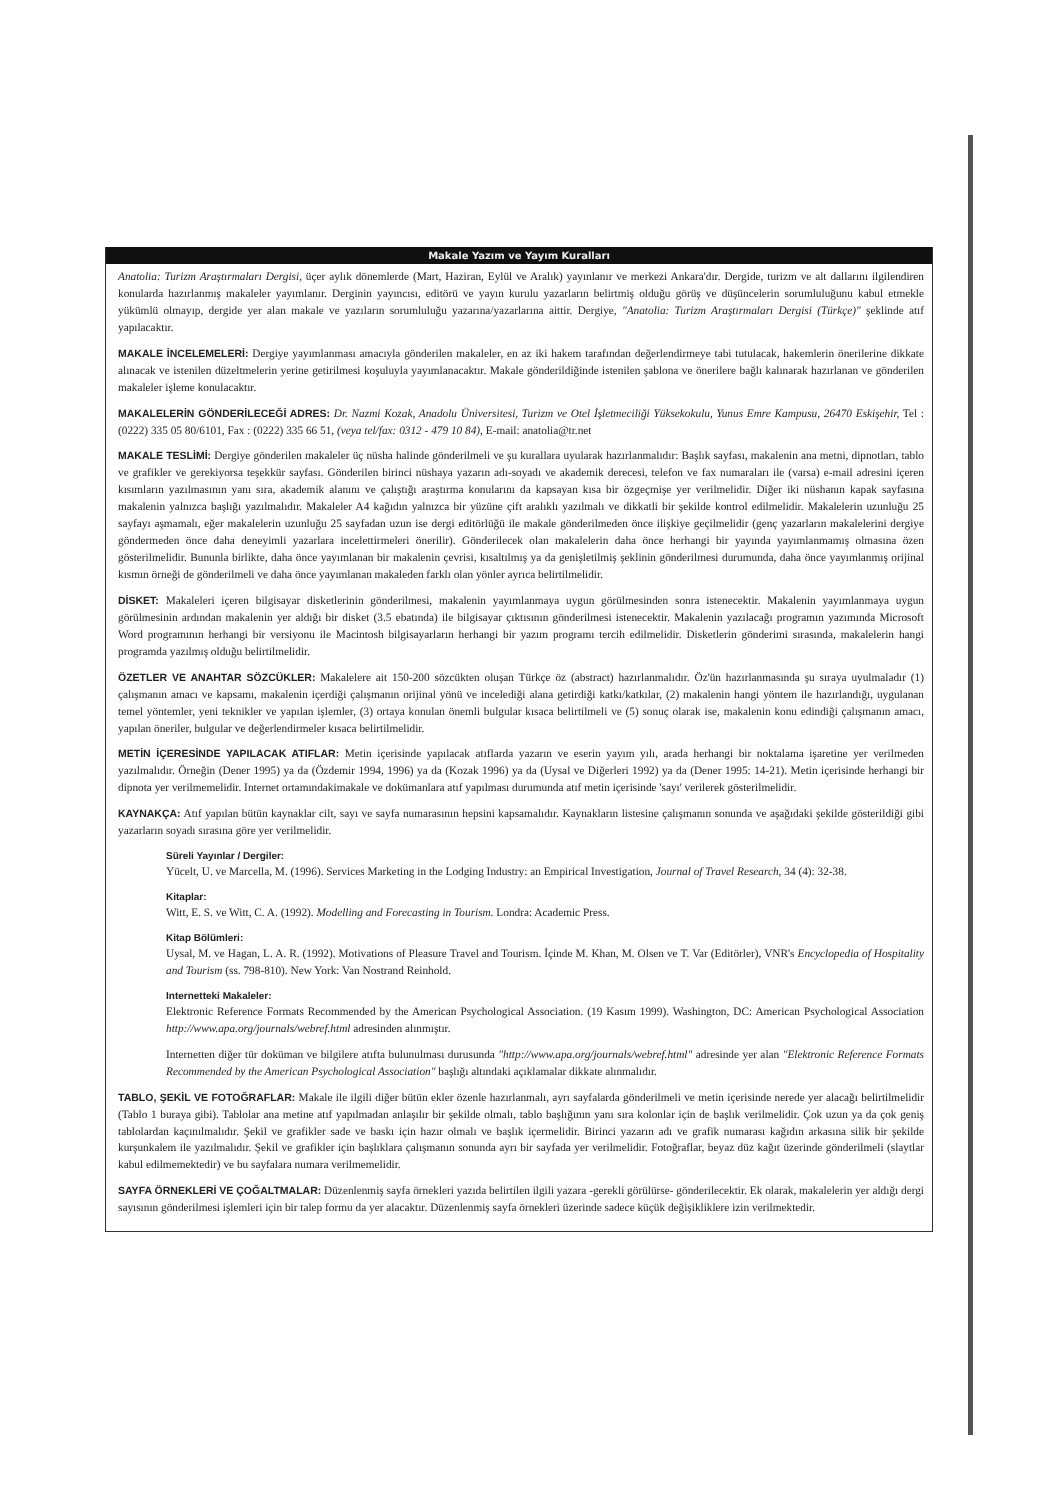Makale Yazım ve Yayım Kuralları
Anatolia: Turizm Araştırmaları Dergisi, üçer aylık dönemlerde (Mart, Haziran, Eylül ve Aralık) yayınlanır ve merkezi Ankara'dır. Dergide, turizm ve alt dallarını ilgilendiren konularda hazırlanmış makaleler yayımlanır. Derginin yayıncısı, editörü ve yayın kurulu yazarların belirtmiş olduğu görüş ve düşüncelerin sorumluluğunu kabul etmekle yükümlü olmayıp, dergide yer alan makale ve yazıların sorumluluğu yazarına/yazarlarına aittir. Dergiye, "Anatolia: Turizm Araştırmaları Dergisi (Türkçe)" şeklinde atıf yapılacaktır.
MAKALE İNCELEMELERİ: Dergiye yayımlanması amacıyla gönderilen makaleler, en az iki hakem tarafından değerlendirmeye tabi tutulacak, hakemlerin önerilerine dikkate alınacak ve istenilen düzeltmelerin yerine getirilmesi koşuluyla yayımlanacaktır. Makale gönderildiğinde istenilen şablona ve önerilere bağlı kalınarak hazırlanan ve gönderilen makaleler işleme konulacaktır.
MAKALELERİN GÖNDERİLECEĞİ ADRES: Dr. Nazmi Kozak, Anadolu Üniversitesi, Turizm ve Otel İşletmeciliği Yüksekokulu, Yunus Emre Kampusu, 26470 Eskişehir, Tel : (0222) 335 05 80/6101, Fax : (0222) 335 66 51, (veya tel/fax: 0312 - 479 10 84), E-mail: anatolia@tr.net
MAKALE TESLİMİ: Dergiye gönderilen makaleler üç nüsha halinde gönderilmeli ve şu kurallara uyularak hazırlanmalıdır: Başlık sayfası, makalenin ana metni, dipnotları, tablo ve grafikler ve gerekiyorsa teşekkür sayfası. Gönderilen birinci nüshaya yazarın adı-soyadı ve akademik derecesi, telefon ve fax numaraları ile (varsa) e-mail adresini içeren kısımların yazılmasının yanı sıra, akademik alanını ve çalıştığı araştırma konularını da kapsayan kısa bir özgeçmişe yer verilmelidir. Diğer iki nüshanın kapak sayfasına makalenin yalnızca başlığı yazılmalıdır. Makaleler A4 kağıdın yalnızca bir yüzüne çift aralıklı yazılmalı ve dikkatli bir şekilde kontrol edilmelidir. Makalelerin uzunluğu 25 sayfayı aşmamalı, eğer makalelerin uzunluğu 25 sayfadan uzun ise dergi editörlüğü ile makale gönderilmeden önce ilişkiye geçilmelidir (genç yazarların makalelerini dergiye göndermeden önce daha deneyimli yazarlara incelettirmeleri önerilir). Gönderilecek olan makalelerin daha önce herhangi bir yayında yayımlanmamış olmasına özen gösterilmelidir. Bununla birlikte, daha önce yayımlanan bir makalenin çevrisi, kısaltılmış ya da genişletilmiş şeklinin gönderilmesi durumunda, daha önce yayımlanmış orijinal kısmın örneği de gönderilmeli ve daha önce yayımlanan makaleden farklı olan yönler ayrıca belirtilmelidir.
DİSKET: Makaleleri içeren bilgisayar disketlerinin gönderilmesi, makalenin yayımlanmaya uygun görülmesinden sonra istenecektir. Makalenin yayımlanmaya uygun görülmesinin ardından makalenin yer aldığı bir disket (3.5 ebatında) ile bilgisayar çıktısının gönderilmesi istenecektir. Makalenin yazılacağı programın yazımında Microsoft Word programının herhangi bir versiyonu ile Macintosh bilgisayarların herhangi bir yazım programı tercih edilmelidir. Disketlerin gönderimi sırasında, makalelerin hangi programda yazılmış olduğu belirtilmelidir.
ÖZETLER VE ANAHTAR SÖZCÜKLER: Makalelere ait 150-200 sözcükten oluşan Türkçe öz (abstract) hazırlanmalıdır. Öz'ün hazırlanmasında şu sıraya uyulmaladır (1) çalışmanın amacı ve kapsamı, makalenin içerdiği çalışmanın orijinal yönü ve incelediği alana getirdiği katkı/katkılar, (2) makalenin hangi yöntem ile hazırlandığı, uygulanan temel yöntemler, yeni teknikler ve yapılan işlemler, (3) ortaya konulan önemli bulgular kısaca belirtilmeli ve (5) sonuç olarak ise, makalenin konu edindiği çalışmanın amacı, yapılan öneriler, bulgular ve değerlendirmeler kısaca belirtilmelidir.
METİN İÇERESİNDE YAPILACAK ATIFLAR: Metin içerisinde yapılacak atıflarda yazarın ve eserin yayım yılı, arada herhangi bir noktalama işaretine yer verilmeden yazılmalıdır. Örneğin (Dener 1995) ya da (Özdemir 1994, 1996) ya da (Kozak 1996) ya da (Uysal ve Diğerleri 1992) ya da (Dener 1995: 14-21). Metin içerisinde herhangi bir dipnota yer verilmemelidir. Internet ortamındakimakale ve dokümanlara atıf yapılması durumunda atıf metin içerisinde 'sayı' verilerek gösterilmelidir.
KAYNAKÇA: Atıf yapılan bütün kaynaklar cilt, sayı ve sayfa numarasının hepsini kapsamalıdır. Kaynakların listesine çalışmanın sonunda ve aşağıdaki şekilde gösterildiği gibi yazarların soyadı sırasına göre yer verilmelidir.
Süreli Yayınlar / Dergiler:
Yücelt, U. ve Marcella, M. (1996). Services Marketing in the Lodging Industry: an Empirical Investigation, Journal of Travel Research, 34 (4): 32-38.
Kitaplar:
Witt, E. S. ve Witt, C. A. (1992). Modelling and Forecasting in Tourism. Londra: Academic Press.
Kitap Bölümleri:
Uysal, M. ve Hagan, L. A. R. (1992). Motivations of Pleasure Travel and Tourism. İçinde M. Khan, M. Olsen ve T. Var (Editörler), VNR's Encyclopedia of Hospitality and Tourism (ss. 798-810). New York: Van Nostrand Reinhold.
Internetteki Makaleler:
Elektronic Reference Formats Recommended by the American Psychological Association. (19 Kasım 1999). Washington, DC: American Psychological Association http://www.apa.org/journals/webref.html adresinden alınmıştır.
Internetten diğer tür doküman ve bilgilere atıfta bulunulması durusunda "http://www.apa.org/journals/webref.html" adresinde yer alan "Elektronic Reference Formats Recommended by the American Psychological Association" başlığı altındaki açıklamalar dikkate alınmalıdır.
TABLO, ŞEKİL VE FOTOĞRAFLAR: Makale ile ilgili diğer bütün ekler özenle hazırlanmalı, ayrı sayfalarda gönderilmeli ve metin içerisinde nerede yer alacağı belirtilmelidir (Tablo 1 buraya gibi). Tablolar ana metine atıf yapılmadan anlaşılır bir şekilde olmalı, tablo başlığının yanı sıra kolonlar için de başlık verilmelidir. Çok uzun ya da çok geniş tablolardan kaçınılmalıdır. Şekil ve grafikler sade ve baskı için hazır olmalı ve başlık içermelidir. Birinci yazarın adı ve grafik numarası kağıdın arkasına silik bir şekilde kurşunkalem ile yazılmalıdır. Şekil ve grafikler için başlıklara çalışmanın sonunda ayrı bir sayfada yer verilmelidir. Fotoğraflar, beyaz düz kağıt üzerinde gönderilmeli (slaytlar kabul edilmemektedir) ve bu sayfalara numara verilmemelidir.
SAYFA ÖRNEKLERİ VE ÇOĞALTMALAR: Düzenlenmiş sayfa örnekleri yazıda belirtilen ilgili yazara -gerekli görülürse- gönderilecektir. Ek olarak, makalelerin yer aldığı dergi sayısının gönderilmesi işlemleri için bir talep formu da yer alacaktır. Düzenlenmiş sayfa örnekleri üzerinde sadece küçük değişikliklere izin verilmektedir.